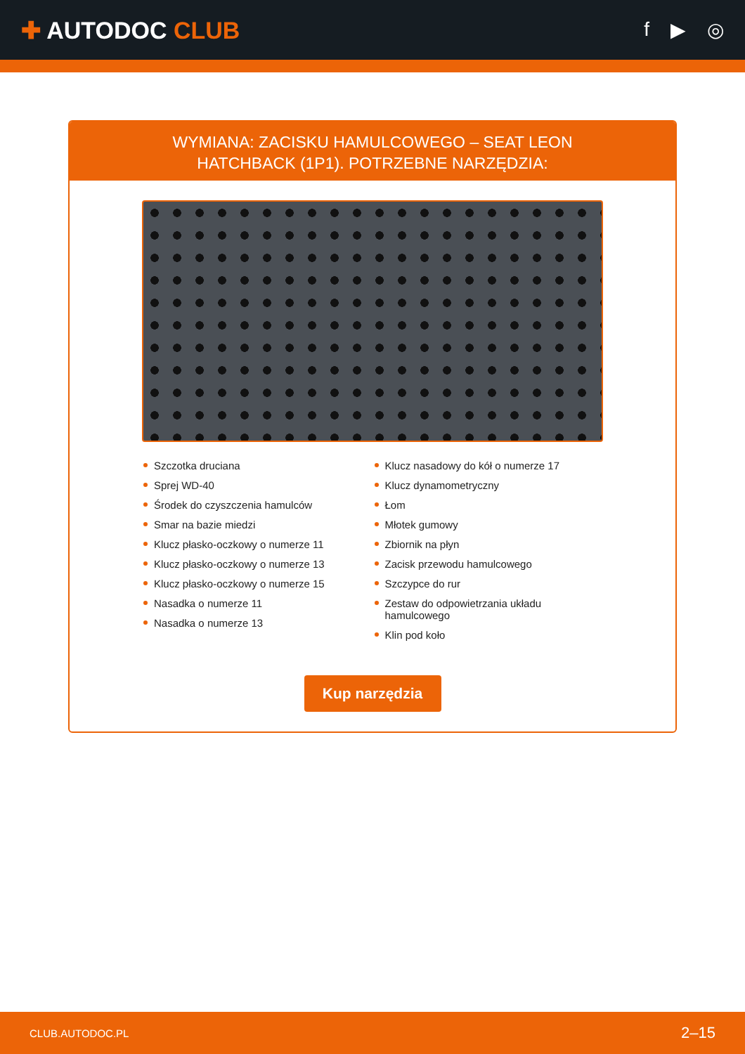✚ AUTODOC CLUB
f ▶ ◎
WYMIANA: ZACISKU HAMULCOWEGO – SEAT LEON
HATCHBACK (1P1). POTRZEBNE NARZĘDZIA:
Szczotka druciana
Sprej WD-40
Środek do czyszczenia hamulców
Smar na bazie miedzi
Klucz płasko-oczkowy o numerze 11
Klucz płasko-oczkowy o numerze 13
Klucz płasko-oczkowy o numerze 15
Nasadka o numerze 11
Nasadka o numerze 13
Klucz nasadowy do kół o numerze 17
Klucz dynamometryczny
Łom
Młotek gumowy
Zbiornik na płyn
Zacisk przewodu hamulcowego
Szczypce do rur
Zestaw do odpowietrzania układu hamulcowego
Klin pod koło
Kup narzędzia
CLUB.AUTODOC.PL 2–15